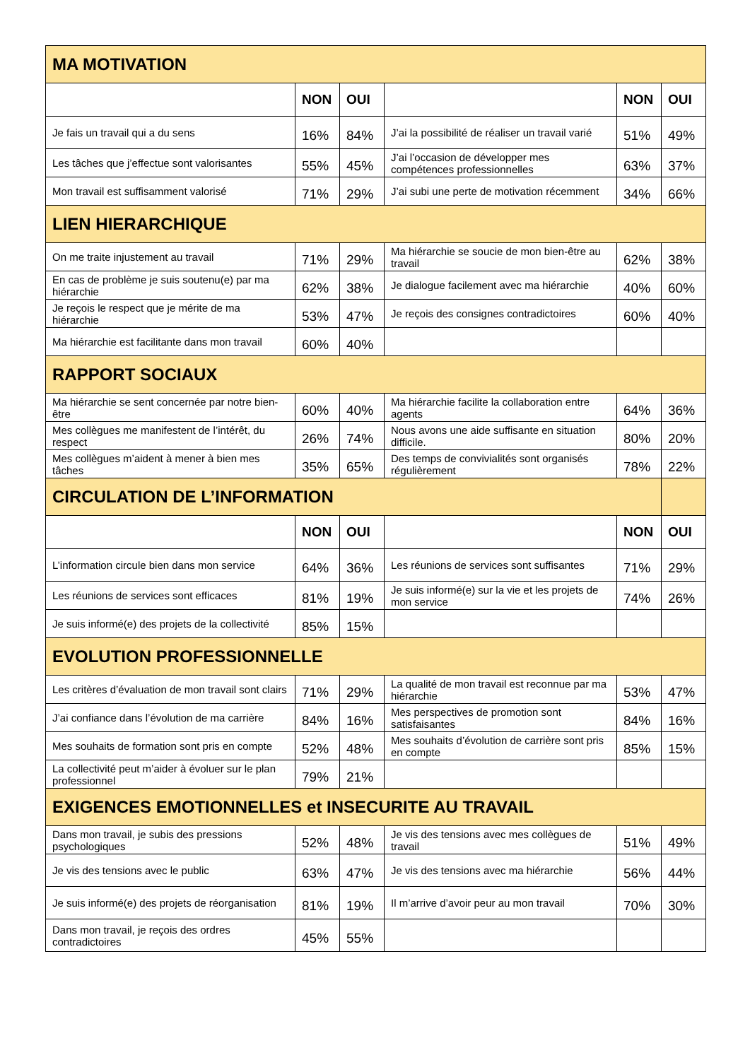| MA MOTIVATION | | | | | |
| | NON | OUI | | NON | OUI |
| Je fais un travail qui a du sens | 16% | 84% | J’ai la possibilité de réaliser un travail varié | 51% | 49% |
| Les tâches que j’effectue sont valorisantes | 55% | 45% | J’ai l’occasion de développer mes compétences professionnelles | 63% | 37% |
| Mon travail est suffisamment valorisé | 71% | 29% | J’ai subi une perte de motivation récemment | 34% | 66% |
| LIEN HIERARCHIQUE | | | | | |
| On me traite injustement au travail | 71% | 29% | Ma hiérarchie se soucie de mon bien-être au travail | 62% | 38% |
| En cas de problème je suis soutenu(e) par ma hiérarchie | 62% | 38% | Je dialogue facilement avec ma hiérarchie | 40% | 60% |
| Je reçois le respect que je mérite de ma hiérarchie | 53% | 47% | Je reçois des consignes contradictoires | 60% | 40% |
| Ma hiérarchie est facilitante dans mon travail | 60% | 40% | | | |
| RAPPORT SOCIAUX | | | | | |
| Ma hiérarchie se sent concernée par notre bien-être | 60% | 40% | Ma hiérarchie facilite la collaboration entre agents | 64% | 36% |
| Mes collègues me manifestent de l’intérêt, du respect | 26% | 74% | Nous avons une aide suffisante en situation difficile. | 80% | 20% |
| Mes collègues m’aident à mener à bien mes tâches | 35% | 65% | Des temps de convivialités sont organisés régulièrement | 78% | 22% |
| CIRCULATION DE L’INFORMATION | | | | | |
| | NON | OUI | | NON | OUI |
| L’information circule bien dans mon service | 64% | 36% | Les réunions de services sont suffisantes | 71% | 29% |
| Les réunions de services sont efficaces | 81% | 19% | Je suis informé(e) sur la vie et les projets de mon service | 74% | 26% |
| Je suis informé(e) des projets de la collectivité | 85% | 15% | | | |
| EVOLUTION PROFESSIONNELLE | | | | | |
| Les critères d’évaluation de mon travail sont clairs | 71% | 29% | La qualité de mon travail est reconnue par ma hiérarchie | 53% | 47% |
| J’ai confiance dans l’évolution de ma carrière | 84% | 16% | Mes perspectives de promotion sont satisfaisantes | 84% | 16% |
| Mes souhaits de formation sont pris en compte | 52% | 48% | Mes souhaits d’évolution de carrière sont pris en compte | 85% | 15% |
| La collectivité peut m’aider à évoluer sur le plan professionnel | 79% | 21% | | | |
| EXIGENCES EMOTIONNELLES et INSECURITE AU TRAVAIL | | | | | |
| Dans mon travail, je subis des pressions psychologiques | 52% | 48% | Je vis des tensions avec mes collègues de travail | 51% | 49% |
| Je vis des tensions avec le public | 63% | 47% | Je vis des tensions avec ma hiérarchie | 56% | 44% |
| Je suis informé(e) des projets de réorganisation | 81% | 19% | Il m’arrive d’avoir peur au mon travail | 70% | 30% |
| Dans mon travail, je reçois des ordres contradictoires | 45% | 55% | | | |